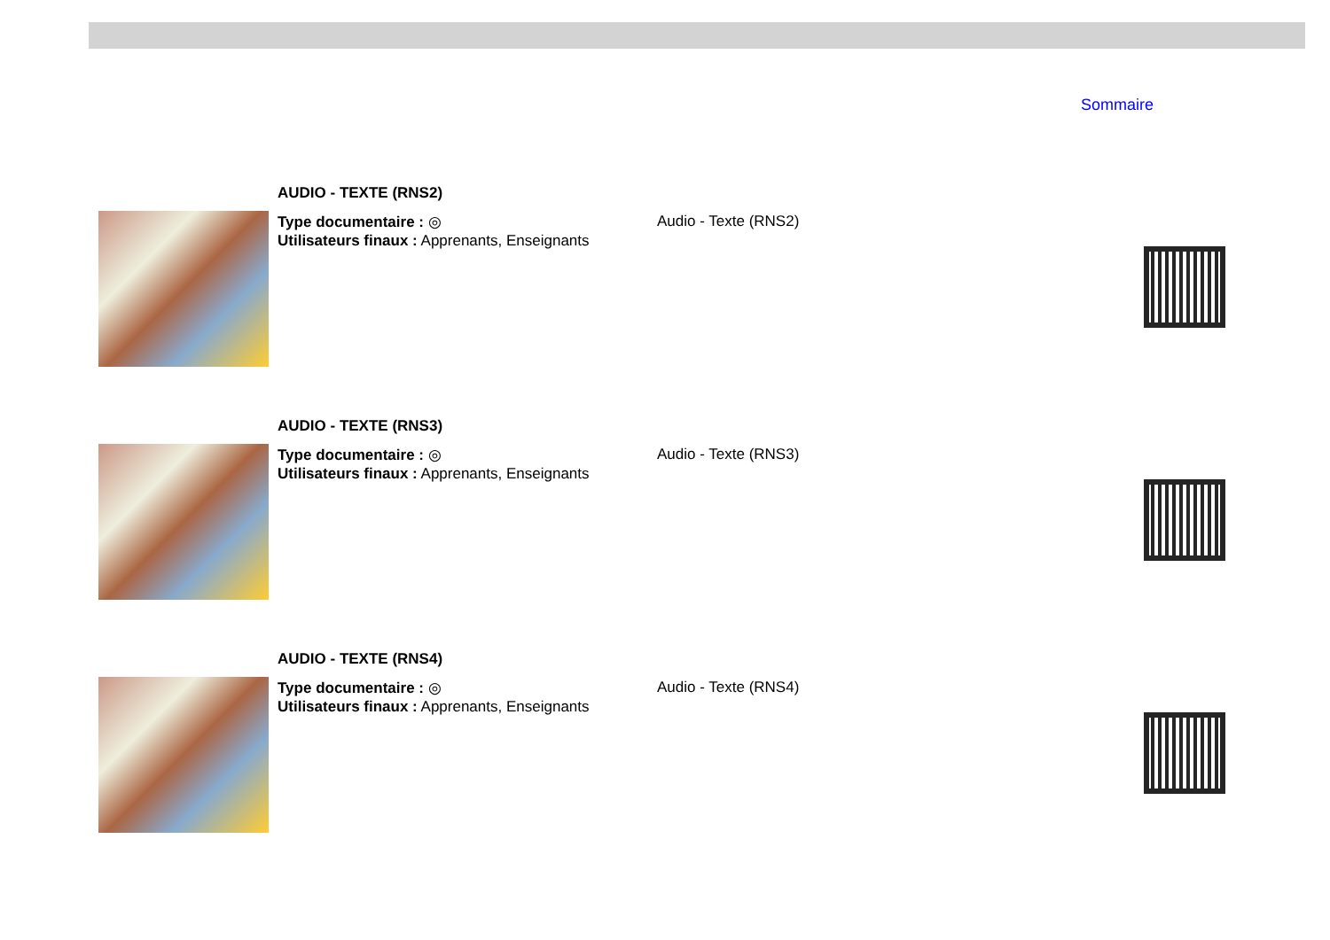Sommaire
AUDIO - TEXTE (RNS2)
Type documentaire : ◎
Utilisateurs finaux : Apprenants, Enseignants
Audio - Texte (RNS2)
AUDIO - TEXTE (RNS3)
Type documentaire : ◎
Utilisateurs finaux : Apprenants, Enseignants
Audio - Texte (RNS3)
AUDIO - TEXTE (RNS4)
Type documentaire : ◎
Utilisateurs finaux : Apprenants, Enseignants
Audio - Texte (RNS4)